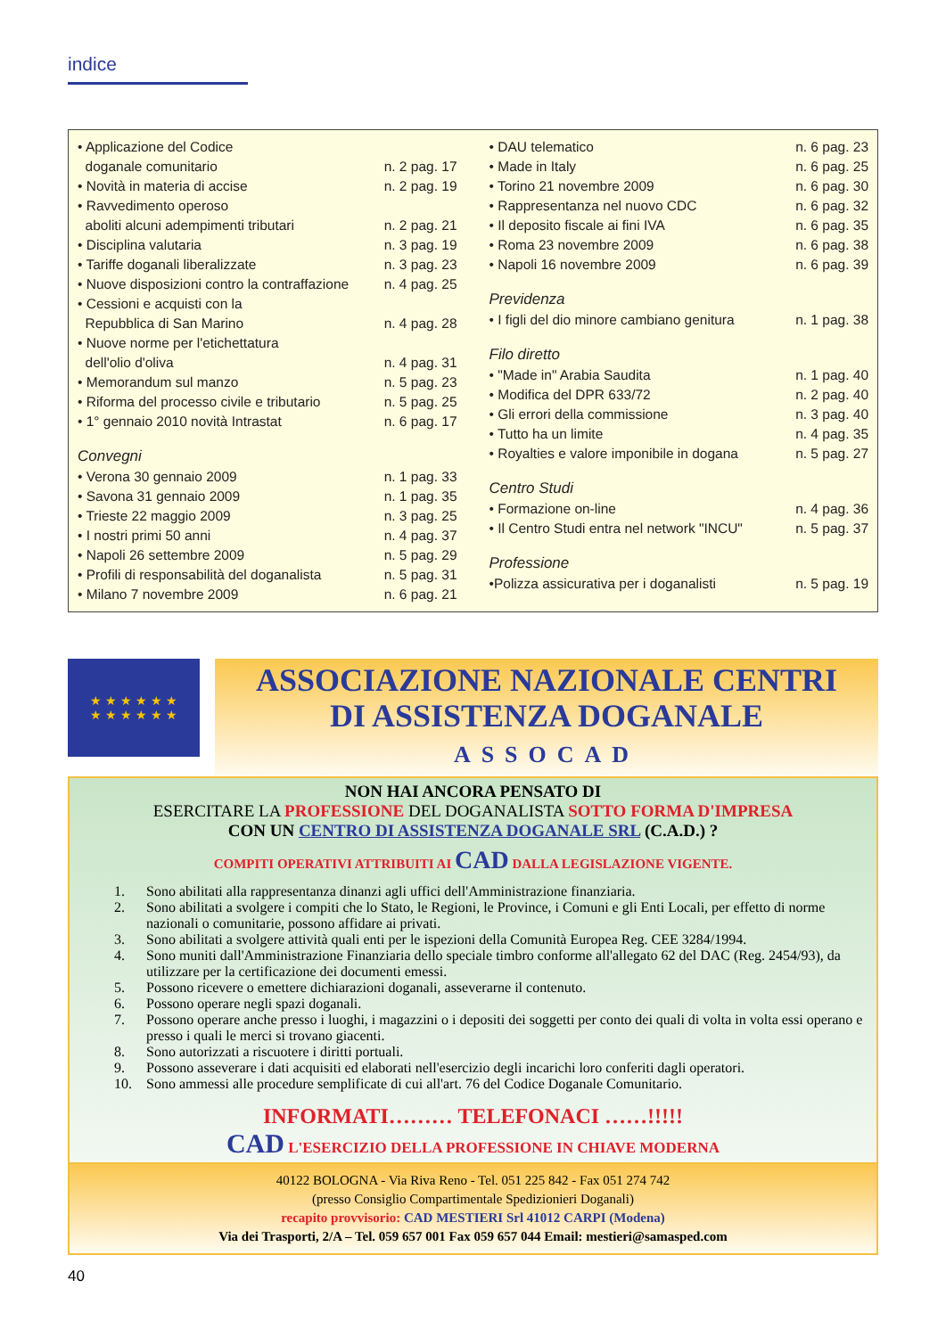indice
| • Applicazione del Codice | |
| doganale comunitario | n. 2 pag. 17 |
| • Novità in materia di accise | n. 2 pag. 19 |
| • Ravvedimento operoso | |
| aboliti alcuni adempimenti tributari | n. 2 pag. 21 |
| • Disciplina valutaria | n. 3 pag. 19 |
| • Tariffe doganali liberalizzate | n. 3 pag. 23 |
| • Nuove disposizioni contro la contraffazione | n. 4 pag. 25 |
| • Cessioni e acquisti con la | |
| Repubblica di San Marino | n. 4 pag. 28 |
| • Nuove norme per l'etichettatura | |
| dell'olio d'oliva | n. 4 pag. 31 |
| • Memorandum sul manzo | n. 5 pag. 23 |
| • Riforma del processo civile e tributario | n. 5 pag. 25 |
| • 1° gennaio 2010 novità Intrastat | n. 6 pag. 17 |
| Convegni | |
| • Verona 30 gennaio 2009 | n. 1 pag. 33 |
| • Savona 31 gennaio 2009 | n. 1 pag. 35 |
| • Trieste 22 maggio 2009 | n. 3 pag. 25 |
| • I nostri primi 50 anni | n. 4 pag. 37 |
| • Napoli 26 settembre 2009 | n. 5 pag. 29 |
| • Profili di responsabilità del doganalista | n. 5 pag. 31 |
| • Milano 7 novembre 2009 | n. 6 pag. 21 |
| • DAU telematico | n. 6 pag. 23 |
| • Made in Italy | n. 6 pag. 25 |
| • Torino 21 novembre 2009 | n. 6 pag. 30 |
| • Rappresentanza nel nuovo CDC | n. 6 pag. 32 |
| • Il deposito fiscale ai fini IVA | n. 6 pag. 35 |
| • Roma 23 novembre 2009 | n. 6 pag. 38 |
| • Napoli 16 novembre 2009 | n. 6 pag. 39 |
| Previdenza | |
| • I figli del dio minore cambiano genitura | n. 1 pag. 38 |
| Filo diretto | |
| • "Made in" Arabia Saudita | n. 1 pag. 40 |
| • Modifica del DPR 633/72 | n. 2 pag. 40 |
| • Gli errori della commissione | n. 3 pag. 40 |
| • Tutto ha un limite | n. 4 pag. 35 |
| • Royalties e valore imponibile in dogana | n. 5 pag. 27 |
| Centro Studi | |
| • Formazione on-line | n. 4 pag. 36 |
| • Il Centro Studi entra nel network "INCU" | n. 5 pag. 37 |
| Professione | |
| •Polizza assicurativa per i doganalisti | n. 5 pag. 19 |
★ ★ ★ ★ ★ ★
★ ★ ★ ★ ★ ★
ASSOCIAZIONE NAZIONALE CENTRI
DI ASSISTENZA DOGANALE
ASSOCAD
NON HAI ANCORA PENSATO DI
ESERCITARE LA PROFESSIONE DEL DOGANALISTA SOTTO FORMA D'IMPRESA
CON UN CENTRO DI ASSISTENZA DOGANALE SRL (C.A.D.) ?
COMPITI OPERATIVI ATTRIBUITI AI CAD DALLA LEGISLAZIONE VIGENTE.
1. Sono abilitati alla rappresentanza dinanzi agli uffici dell'Amministrazione finanziaria.
2. Sono abilitati a svolgere i compiti che lo Stato, le Regioni, le Province, i Comuni e gli Enti Locali, per effetto di norme nazionali o comunitarie, possono affidare ai privati.
3. Sono abilitati a svolgere attività quali enti per le ispezioni della Comunità Europea Reg. CEE 3284/1994.
4. Sono muniti dall'Amministrazione Finanziaria dello speciale timbro conforme all'allegato 62 del DAC (Reg. 2454/93), da utilizzare per la certificazione dei documenti emessi.
5. Possono ricevere o emettere dichiarazioni doganali, asseverarne il contenuto.
6. Possono operare negli spazi doganali.
7. Possono operare anche presso i luoghi, i magazzini o i depositi dei soggetti per conto dei quali di volta in volta essi operano e presso i quali le merci si trovano giacenti.
8. Sono autorizzati a riscuotere i diritti portuali.
9. Possono asseverare i dati acquisiti ed elaborati nell'esercizio degli incarichi loro conferiti dagli operatori.
10. Sono ammessi alle procedure semplificate di cui all'art. 76 del Codice Doganale Comunitario.
INFORMATI……… TELEFONACI ……!!!!!
CAD L'ESERCIZIO DELLA PROFESSIONE IN CHIAVE MODERNA
40122 BOLOGNA - Via Riva Reno - Tel. 051 225 842 - Fax 051 274 742
(presso Consiglio Compartimentale Spedizionieri Doganali)
recapito provvisorio: CAD MESTIERI Srl 41012 CARPI (Modena)
Via dei Trasporti, 2/A – Tel. 059 657 001 Fax 059 657 044 Email: mestieri@samasped.com
40